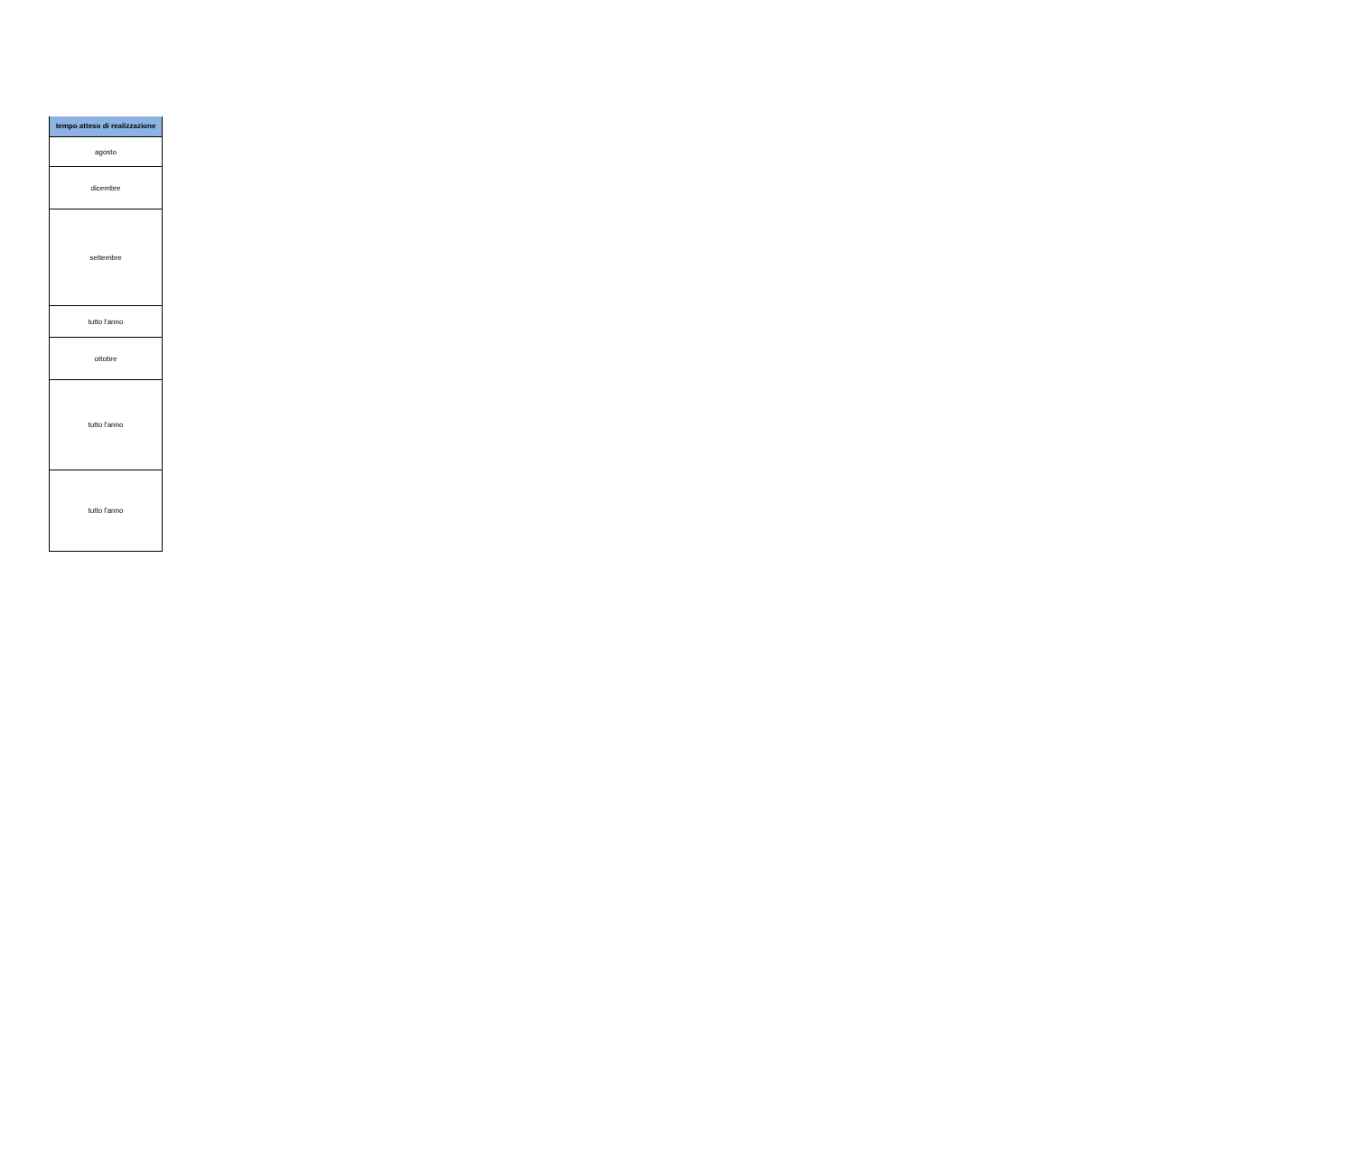| tempo atteso di realizzazione |
| --- |
| agosto |
| dicembre |
| settembre |
| tutto l'anno |
| ottobre |
| tutto l'anno |
| tutto l'anno |